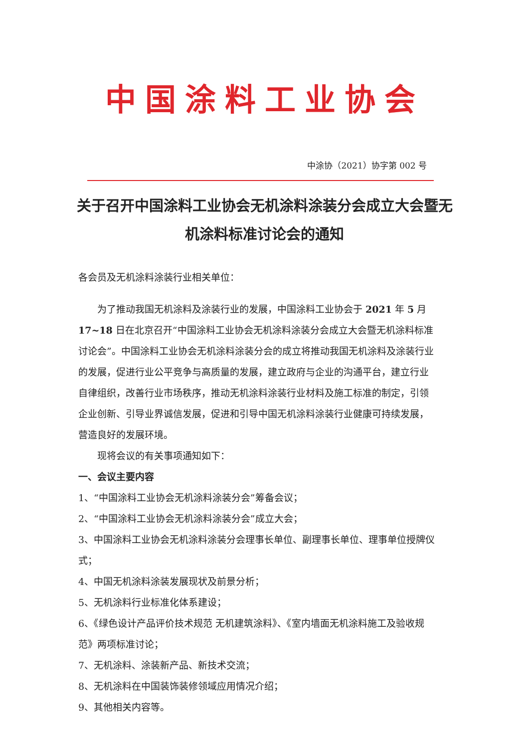中国涂料工业协会
中涂协（2021）协字第 002 号
关于召开中国涂料工业协会无机涂料涂装分会成立大会暨无机涂料标准讨论会的通知
各会员及无机涂料涂装行业相关单位：
为了推动我国无机涂料及涂装行业的发展，中国涂料工业协会于 2021 年 5 月 17~18 日在北京召开“中国涂料工业协会无机涂料涂装分会成立大会暨无机涂料标准讨论会”。中国涂料工业协会无机涂料涂装分会的成立将推动我国无机涂料及涂装行业的发展，促进行业公平竞争与高质量的发展，建立政府与企业的沟通平台，建立行业自律组织，改善行业市场秩序，推动无机涂料涂装行业材料及施工标准的制定，引领企业创新、引导业界诚信发展，促进和引导中国无机涂料涂装行业健康可持续发展，营造良好的发展环境。
现将会议的有关事项通知如下：
一、会议主要内容
1、“中国涂料工业协会无机涂料涂装分会”筹备会议；
2、“中国涂料工业协会无机涂料涂装分会”成立大会；
3、中国涂料工业协会无机涂料涂装分会理事长单位、副理事长单位、理事单位授牌仪式；
4、中国无机涂料涂装发展现状及前景分析；
5、无机涂料行业标准化体系建设；
6、《绿色设计产品评价技术规范 无机建筑涂料》、《室内墙面无机涂料施工及验收规范》两项标准讨论；
7、无机涂料、涂装新产品、新技术交流；
8、无机涂料在中国装饰装修领域应用情况介绍；
9、其他相关内容等。